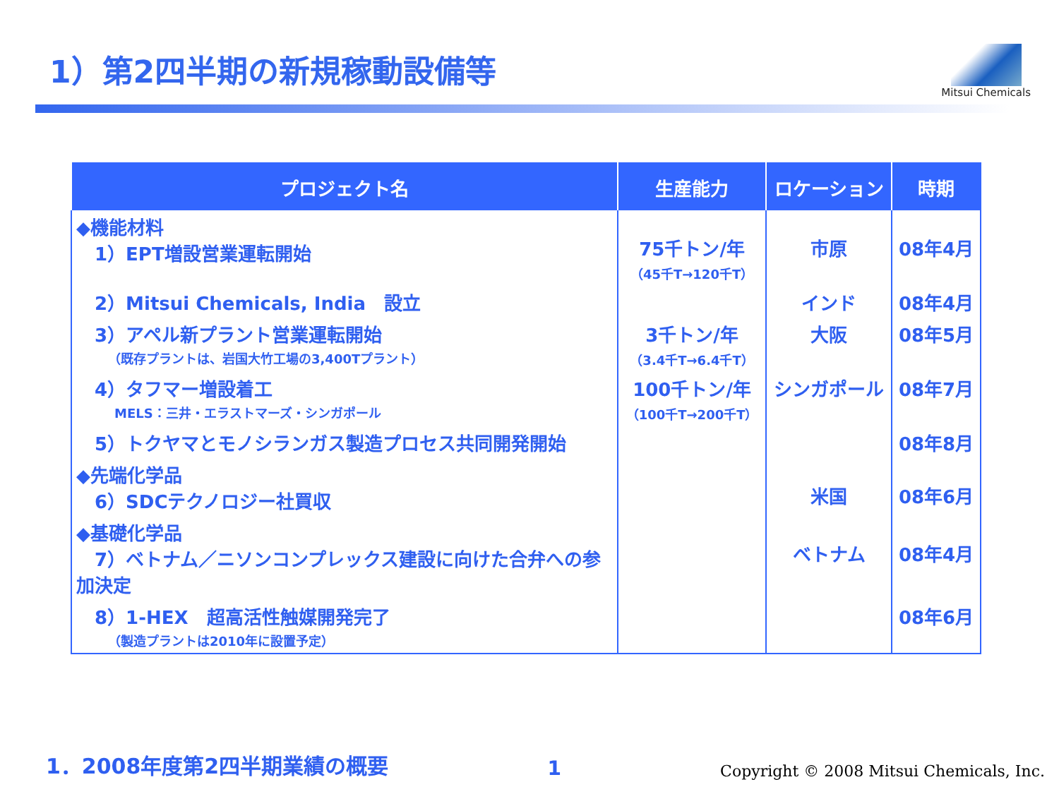1）第2四半期の新規稼動設備等
Mitsui Chemicals
| プロジェクト名 | 生産能力 | ロケーション | 時期 |
| --- | --- | --- | --- |
| ◆機能材料 1）EPT増設営業運転開始 | 75千トン/年 （45千T→120千T） | 市原 | 08年4月 |
| 2）Mitsui Chemicals, India 設立 | | インド | 08年4月 |
| 3）アペル新プラント営業運転開始 （既存プラントは、岩国大竹工場の3,400Tプラント） | 3千トン/年 （3.4千T→6.4千T） | 大阪 | 08年5月 |
| 4）タフマー増設着工 MELS：三井・エラストマーズ・シンガポール | 100千トン/年 （100千T→200千T） | シンガポール | 08年7月 |
| 5）トクヤマとモノシランガス製造プロセス共同開発開始 | | | 08年8月 |
| ◆先端化学品 6）SDCテクノロジー社買収 | | 米国 | 08年6月 |
| ◆基礎化学品 7）ベトナム／ニソンコンプレックス建設に向けた合弁への参加決定 | | ベトナム | 08年4月 |
| 8）1-HEX 超高活性触媒開発完了 （製造プラントは2010年に設置予定） | | | 08年6月 |
1．2008年度第2四半期業績の概要
1
Copyright © 2008 Mitsui Chemicals, Inc.